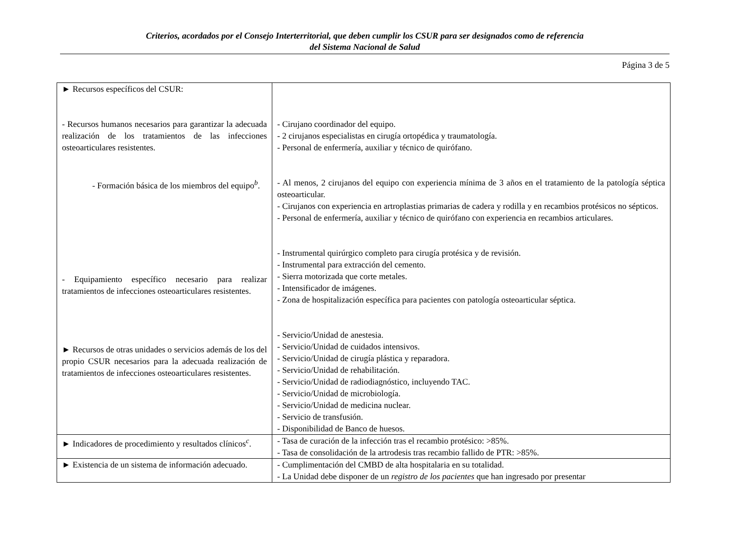Criterios, acordados por el Consejo Interterritorial, que deben cumplir los CSUR para ser designados como de referencia
del Sistema Nacional de Salud
Página 3 de 5
| ► Recursos específicos del CSUR: - Recursos humanos necesarios para garantizar la adecuada realización de los tratamientos de las infecciones osteoarticulares resistentes. - Formación básica de los miembros del equipo<sup>b</sup>. - Equipamiento específico necesario para realizar tratamientos de infecciones osteoarticulares resistentes. ► Recursos de otras unidades o servicios además de los del propio CSUR necesarios para la adecuada realización de tratamientos de infecciones osteoarticulares resistentes. | - Cirujano coordinador del equipo. - 2 cirujanos especialistas en cirugía ortopédica y traumatología. - Personal de enfermería, auxiliar y técnico de quirófano. - Al menos, 2 cirujanos del equipo con experiencia mínima de 3 años en el tratamiento de la patología séptica osteoarticular. - Cirujanos con experiencia en artroplastias primarias de cadera y rodilla y en recambios protésicos no sépticos. - Personal de enfermería, auxiliar y técnico de quirófano con experiencia en recambios articulares. - Instrumental quirúrgico completo para cirugía protésica y de revisión. - Instrumental para extracción del cemento. - Sierra motorizada que corte metales. - Intensificador de imágenes. - Zona de hospitalización específica para pacientes con patología osteoarticular séptica. - Servicio/Unidad de anestesia. - Servicio/Unidad de cuidados intensivos. - Servicio/Unidad de cirugía plástica y reparadora. - Servicio/Unidad de rehabilitación. - Servicio/Unidad de radiodiagnóstico, incluyendo TAC. - Servicio/Unidad de microbiología. - Servicio/Unidad de medicina nuclear. - Servicio de transfusión. - Disponibilidad de Banco de huesos. |
| ► Indicadores de procedimiento y resultados clínicos<sup>c</sup>. | - Tasa de curación de la infección tras el recambio protésico: >85%. - Tasa de consolidación de la artrodesis tras recambio fallido de PTR: >85%. |
| ► Existencia de un sistema de información adecuado. | - Cumplimentación del CMBD de alta hospitalaria en su totalidad. - La Unidad debe disponer de un registro de los pacientes que han ingresado por presentar |